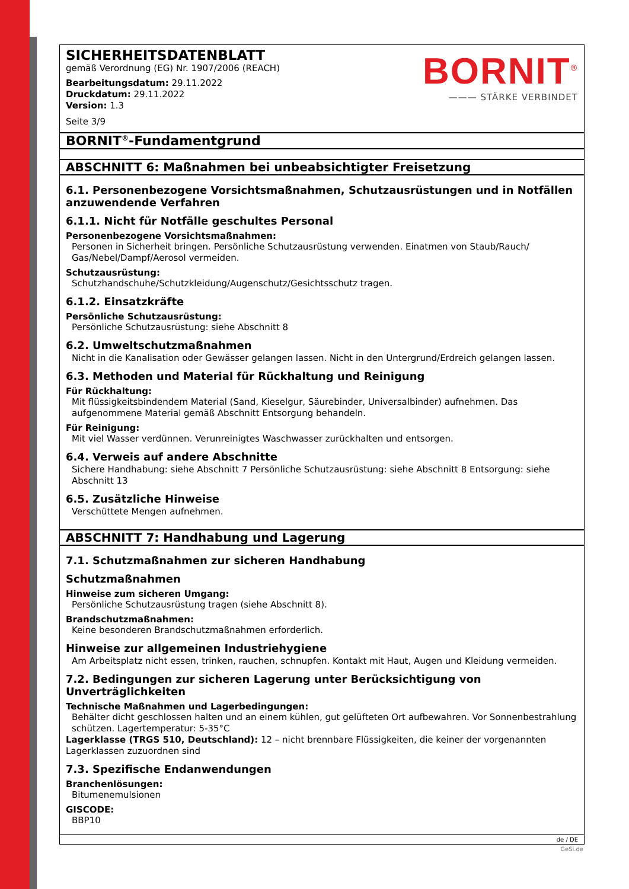SICHERHEITSDATENBLATT
gemäß Verordnung (EG) Nr. 1907/2006 (REACH)
Bearbeitungsdatum: 29.11.2022
Druckdatum: 29.11.2022
Version: 1.3
Seite 3/9
BORNIT<sup>®</sup>
——— STÄRKE VERBINDET
BORNIT<sup>®</sup>-Fundamentgrund
ABSCHNITT 6: Maßnahmen bei unbeabsichtigter Freisetzung
6.1. Personenbezogene Vorsichtsmaßnahmen, Schutzausrüstungen und in Notfällen anzuwendende Verfahren
6.1.1. Nicht für Notfälle geschultes Personal
Personenbezogene Vorsichtsmaßnahmen:
Personen in Sicherheit bringen. Persönliche Schutzausrüstung verwenden. Einatmen von Staub/Rauch/ Gas/Nebel/Dampf/Aerosol vermeiden.
Schutzausrüstung:
Schutzhandschuhe/Schutzkleidung/Augenschutz/Gesichtsschutz tragen.
6.1.2. Einsatzkräfte
Persönliche Schutzausrüstung:
Persönliche Schutzausrüstung: siehe Abschnitt 8
6.2. Umweltschutzmaßnahmen
Nicht in die Kanalisation oder Gewässer gelangen lassen. Nicht in den Untergrund/Erdreich gelangen lassen.
6.3. Methoden und Material für Rückhaltung und Reinigung
Für Rückhaltung:
Mit flüssigkeitsbindendem Material (Sand, Kieselgur, Säurebinder, Universalbinder) aufnehmen. Das aufgenommene Material gemäß Abschnitt Entsorgung behandeln.
Für Reinigung:
Mit viel Wasser verdünnen. Verunreinigtes Waschwasser zurückhalten und entsorgen.
6.4. Verweis auf andere Abschnitte
Sichere Handhabung: siehe Abschnitt 7 Persönliche Schutzausrüstung: siehe Abschnitt 8 Entsorgung: siehe Abschnitt 13
6.5. Zusätzliche Hinweise
Verschüttete Mengen aufnehmen.
ABSCHNITT 7: Handhabung und Lagerung
7.1. Schutzmaßnahmen zur sicheren Handhabung
Schutzmaßnahmen
Hinweise zum sicheren Umgang:
Persönliche Schutzausrüstung tragen (siehe Abschnitt 8).
Brandschutzmaßnahmen:
Keine besonderen Brandschutzmaßnahmen erforderlich.
Hinweise zur allgemeinen Industriehygiene
Am Arbeitsplatz nicht essen, trinken, rauchen, schnupfen. Kontakt mit Haut, Augen und Kleidung vermeiden.
7.2. Bedingungen zur sicheren Lagerung unter Berücksichtigung von Unverträglichkeiten
Technische Maßnahmen und Lagerbedingungen:
Behälter dicht geschlossen halten und an einem kühlen, gut gelüfteten Ort aufbewahren. Vor Sonnenbestrahlung schützen. Lagertemperatur: 5-35°C
Lagerklasse (TRGS 510, Deutschland): 12 – nicht brennbare Flüssigkeiten, die keiner der vorgenannten Lagerklassen zuzuordnen sind
7.3. Spezifische Endanwendungen
Branchenlösungen:
Bitumenemulsionen
GISCODE:
BBP10
de / DE
GeSi.de